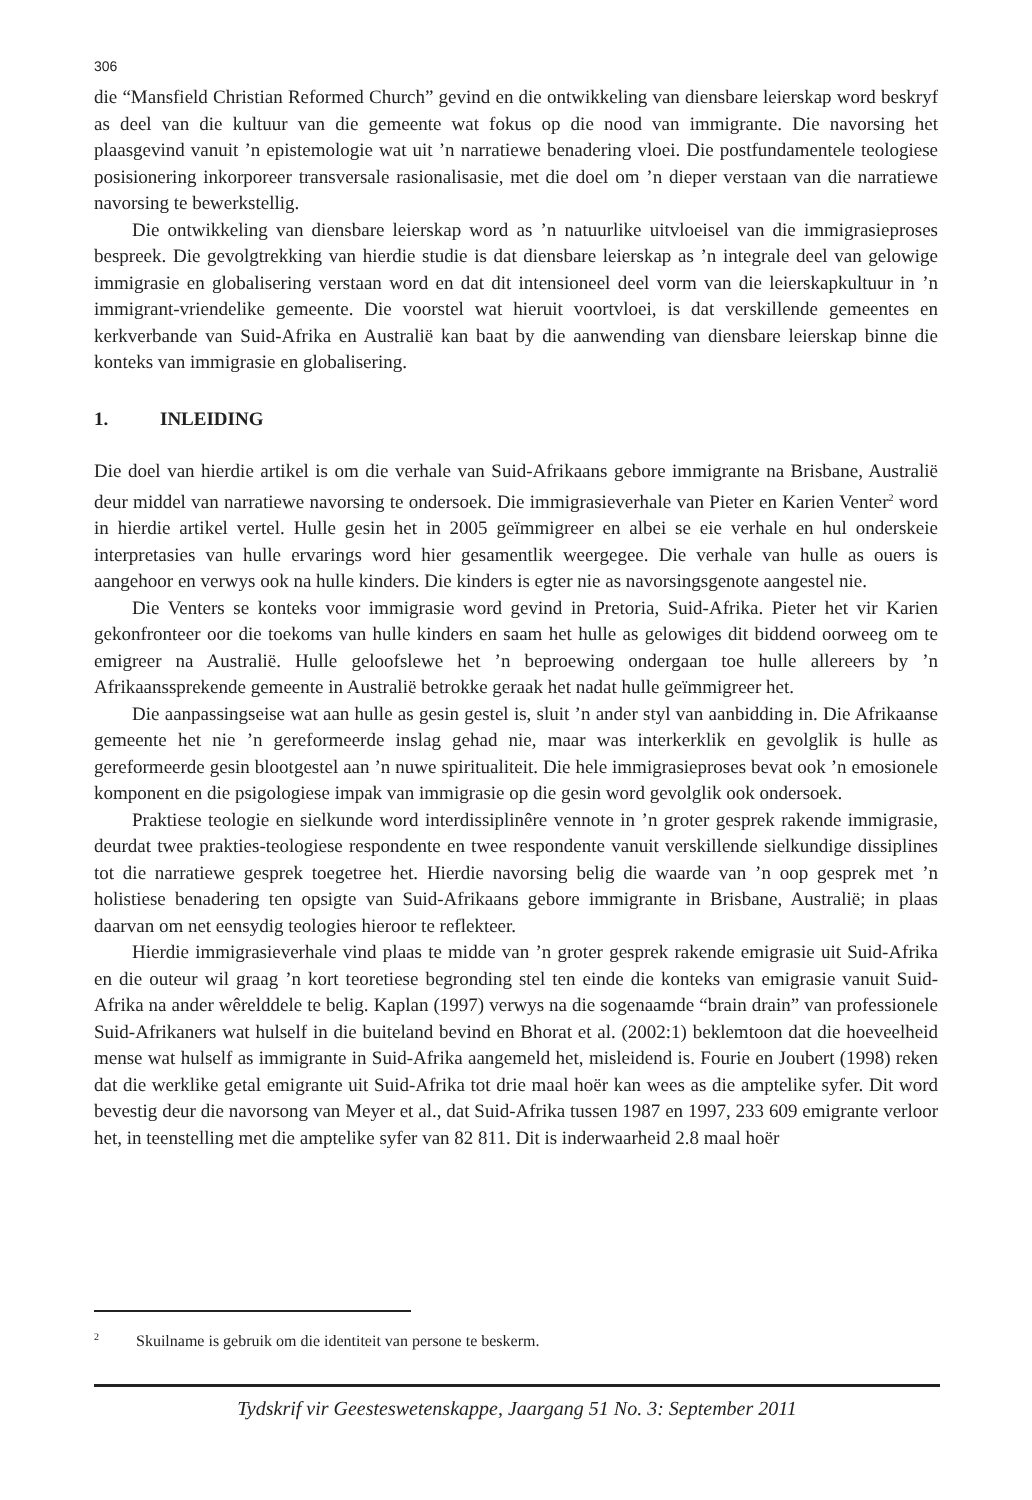306
die “Mansfield Christian Reformed Church” gevind en die ontwikkeling van diensbare leierskap word beskryf as deel van die kultuur van die gemeente wat fokus op die nood van immigrante. Die navorsing het plaasgevind vanuit ’n epistemologie wat uit ’n narratiewe benadering vloei. Die postfundamentele teologiese posisionering inkorporeer transversale rasionalisasie, met die doel om ’n dieper verstaan van die narratiewe navorsing te bewerkstellig.
Die ontwikkeling van diensbare leierskap word as ’n natuurlike uitvloeisel van die immigrasieproses bespreek. Die gevolgtrekking van hierdie studie is dat diensbare leierskap as ’n integrale deel van gelowige immigrasie en globalisering verstaan word en dat dit intensioneel deel vorm van die leierskapkultuur in ’n immigrant-vriendelike gemeente. Die voorstel wat hieruit voortvloei, is dat verskillende gemeentes en kerkverbande van Suid-Afrika en Australië kan baat by die aanwending van diensbare leierskap binne die konteks van immigrasie en globalisering.
1. INLEIDING
Die doel van hierdie artikel is om die verhale van Suid-Afrikaans gebore immigrante na Brisbane, Australië deur middel van narratiewe navorsing te ondersoek. Die immigrasieverhale van Pieter en Karien Venter<sup>2</sup> word in hierdie artikel vertel. Hulle gesin het in 2005 geïmmigreer en albei se eie verhale en hul onderskeie interpretasies van hulle ervarings word hier gesamentlik weergegee. Die verhale van hulle as ouers is aangehoor en verwys ook na hulle kinders. Die kinders is egter nie as navorsingsgenote aangestel nie.
Die Venters se konteks voor immigrasie word gevind in Pretoria, Suid-Afrika. Pieter het vir Karien gekonfronteer oor die toekoms van hulle kinders en saam het hulle as gelowiges dit biddend oorweeg om te emigreer na Australië. Hulle geloofslewe het ’n beproewing ondergaan toe hulle allereers by ’n Afrikaanssprekende gemeente in Australië betrokke geraak het nadat hulle geïmmigreer het.
Die aanpassingseise wat aan hulle as gesin gestel is, sluit ’n ander styl van aanbidding in. Die Afrikaanse gemeente het nie ’n gereformeerde inslag gehad nie, maar was interkerklik en gevolglik is hulle as gereformeerde gesin blootgestel aan ’n nuwe spiritualiteit. Die hele immigrasieproses bevat ook ’n emosionele komponent en die psigologiese impak van immigrasie op die gesin word gevolglik ook ondersoek.
Praktiese teologie en sielkunde word interdissiplinêre vennote in ’n groter gesprek rakende immigrasie, deurdat twee prakties-teologiese respondente en twee respondente vanuit verskillende sielkundige dissiplines tot die narratiewe gesprek toegetree het. Hierdie navorsing belig die waarde van ’n oop gesprek met ’n holistiese benadering ten opsigte van Suid-Afrikaans gebore immigrante in Brisbane, Australië; in plaas daarvan om net eensydig teologies hieroor te reflekteer.
Hierdie immigrasieverhale vind plaas te midde van ’n groter gesprek rakende emigrasie uit Suid-Afrika en die outeur wil graag ’n kort teoretiese begronding stel ten einde die konteks van emigrasie vanuit Suid-Afrika na ander wêrelddele te belig. Kaplan (1997) verwys na die sogenaamde “brain drain” van professionele Suid-Afrikaners wat hulself in die buiteland bevind en Bhorat et al. (2002:1) beklemtoon dat die hoeveelheid mense wat hulself as immigrante in Suid-Afrika aangemeld het, misleidend is. Fourie en Joubert (1998) reken dat die werklike getal emigrante uit Suid-Afrika tot drie maal hoër kan wees as die amptelike syfer. Dit word bevestig deur die navorsong van Meyer et al., dat Suid-Afrika tussen 1987 en 1997, 233 609 emigrante verloor het, in teenstelling met die amptelike syfer van 82 811. Dit is inderwaarheid 2.8 maal hoër
<sup>2</sup> Skuilname is gebruik om die identiteit van persone te beskerm.
Tydskrif vir Geesteswetenskappe, Jaargang 51 No. 3: September 2011